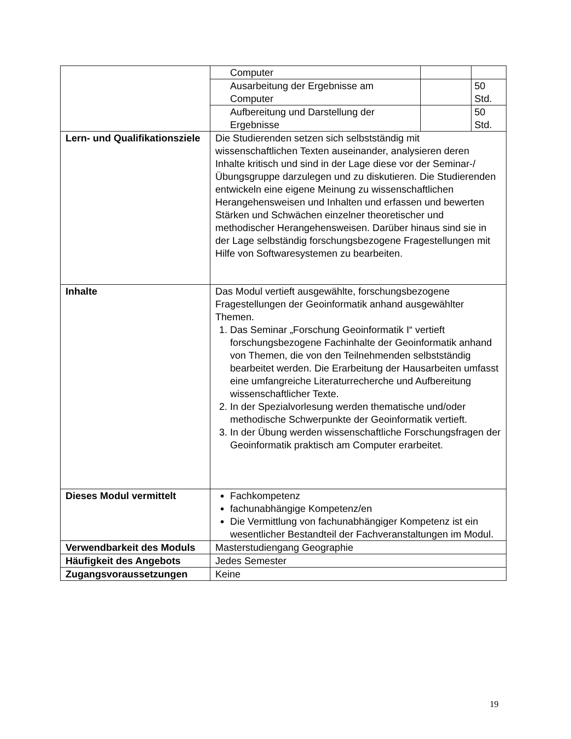| | / Computer / / / / Ausarbeitung der Ergebnisse am Computer / / 50 Std. / / Aufbereitung und Darstellung der Ergebnisse / / 50 Std. / |
| Lern- und Qualifikationsziele | Die Studierenden setzen sich selbstständig mit wissenschaftlichen Texten auseinander, analysieren deren Inhalte kritisch und sind in der Lage diese vor der Seminar-/Übungsgruppe darzulegen und zu diskutieren. Die Studierenden entwickeln eine eigene Meinung zu wissenschaftlichen Herangehensweisen und Inhalten und erfassen und bewerten Stärken und Schwächen einzelner theoretischer und methodischer Herangehensweisen. Darüber hinaus sind sie in der Lage selbständig forschungsbezogene Fragestellungen mit Hilfe von Softwaresystemen zu bearbeiten. |
| Inhalte | Das Modul vertieft ausgewählte, forschungsbezogene Fragestellungen der Geoinformatik anhand ausgewählter Themen. 1. Das Seminar „Forschung Geoinformatik I“ vertieft forschungsbezogene Fachinhalte der Geoinformatik anhand von Themen, die von den Teilnehmenden selbstständig bearbeitet werden. Die Erarbeitung der Hausarbeiten umfasst eine umfangreiche Literaturrecherche und Aufbereitung wissenschaftlicher Texte. 2. In der Spezialvorlesung werden thematische und/oder methodische Schwerpunkte der Geoinformatik vertieft. 3. In der Übung werden wissenschaftliche Forschungsfragen der Geoinformatik praktisch am Computer erarbeitet. |
| Dieses Modul vermittelt | Fachkompetenz fachunabhängige Kompetenz/en Die Vermittlung von fachunabhängiger Kompetenz ist ein wesentlicher Bestandteil der Fachveranstaltungen im Modul. |
| Verwendbarkeit des Moduls | Masterstudiengang Geographie |
| Häufigkeit des Angebots | Jedes Semester |
| Zugangsvoraussetzungen | Keine |
19